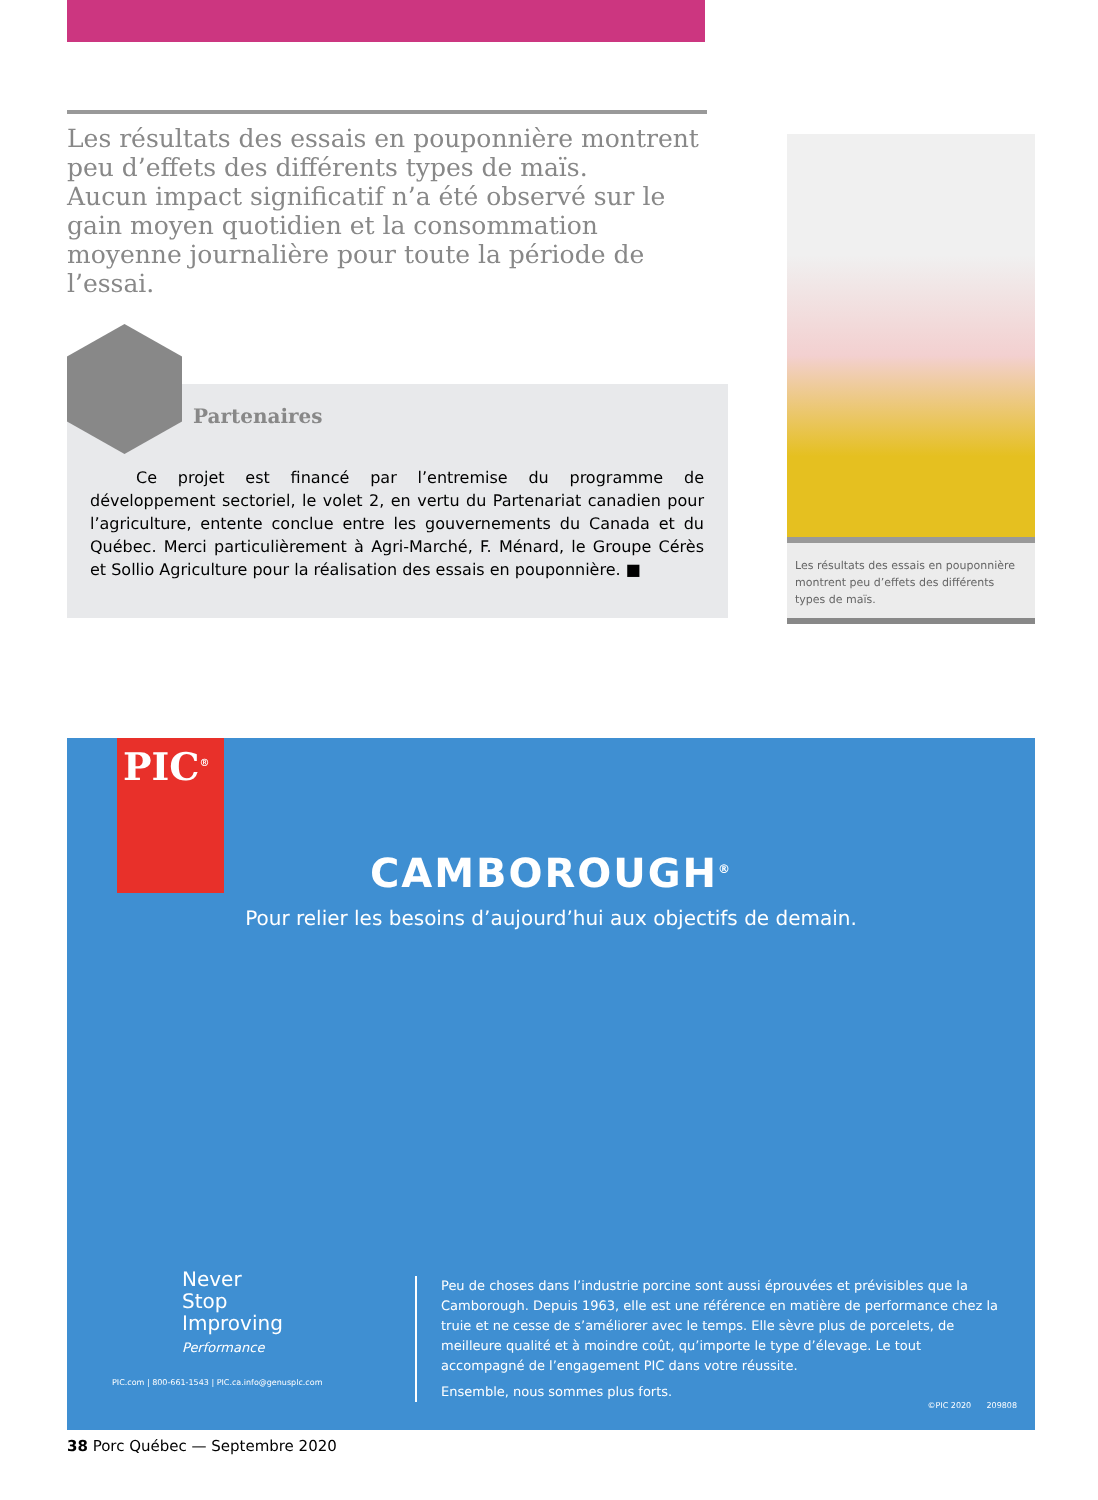Les résultats des essais en pouponnière montrent peu d’effets des différents types de maïs.
Aucun impact significatif n’a été observé sur le gain moyen quotidien et la consommation moyenne journalière pour toute la période de l’essai.
Partenaires
Ce projet est financé par l’entremise du programme de développement sectoriel, le volet 2, en vertu du Partenariat canadien pour l’agriculture, entente conclue entre les gouvernements du Canada et du Québec. Merci particulièrement à Agri-Marché, F. Ménard, le Groupe Cérès et Sollio Agriculture pour la réalisation des essais en pouponnière. ■
Les résultats des essais en pouponnière montrent peu d’effets des différents types de maïs.
PIC<sup>®</sup>
CAMBOROUGH<sup>®</sup>
Pour relier les besoins d’aujourd’hui aux objectifs de demain.
Never
Stop
Improving
Performance
PIC.com | 800-661-1543 | PIC.ca.info@genusplc.com
Peu de choses dans l’industrie porcine sont aussi éprouvées et prévisibles que la Camborough. Depuis 1963, elle est une référence en matière de performance chez la truie et ne cesse de s’améliorer avec le temps. Elle sèvre plus de porcelets, de meilleure qualité et à moindre coût, qu’importe le type d’élevage. Le tout accompagné de l’engagement PIC dans votre réussite.
Ensemble, nous sommes plus forts.
©PIC 2020 209808
38 Porc Québec — Septembre 2020